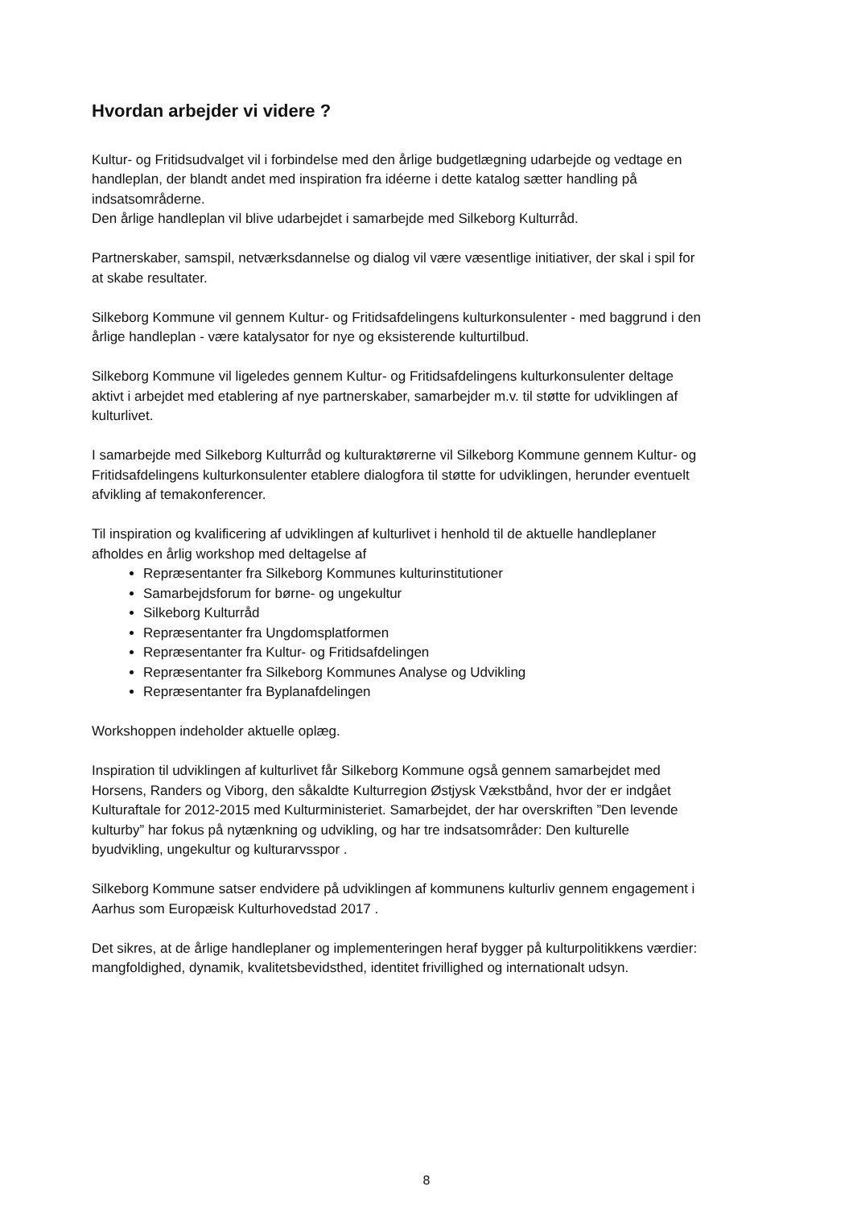Hvordan arbejder vi videre ?
Kultur- og Fritidsudvalget vil i forbindelse med den årlige budgetlægning udarbejde og vedtage en handleplan, der blandt andet med inspiration fra idéerne i dette katalog sætter handling på indsatsområderne.
Den årlige handleplan vil blive udarbejdet i samarbejde med Silkeborg Kulturråd.
Partnerskaber, samspil, netværksdannelse og dialog vil være væsentlige initiativer, der skal i spil for at skabe resultater.
Silkeborg Kommune vil gennem Kultur- og Fritidsafdelingens kulturkonsulenter - med baggrund i den årlige handleplan - være katalysator for nye og eksisterende kulturtilbud.
Silkeborg Kommune vil ligeledes gennem Kultur- og Fritidsafdelingens kulturkonsulenter deltage aktivt i arbejdet med etablering af nye partnerskaber, samarbejder m.v. til støtte for udviklingen af kulturlivet.
I samarbejde med Silkeborg Kulturråd og kulturaktørerne vil Silkeborg Kommune gennem Kultur- og Fritidsafdelingens kulturkonsulenter etablere dialogfora til støtte for udviklingen, herunder eventuelt afvikling af temakonferencer.
Til inspiration og kvalificering af udviklingen af kulturlivet i henhold til de aktuelle handleplaner afholdes en årlig workshop med deltagelse af
Repræsentanter fra Silkeborg Kommunes kulturinstitutioner
Samarbejdsforum for børne- og ungekultur
Silkeborg Kulturråd
Repræsentanter fra Ungdomsplatformen
Repræsentanter fra Kultur- og Fritidsafdelingen
Repræsentanter fra Silkeborg Kommunes Analyse og Udvikling
Repræsentanter fra Byplanafdelingen
Workshoppen indeholder aktuelle oplæg.
Inspiration til udviklingen af kulturlivet får Silkeborg Kommune også gennem samarbejdet med Horsens, Randers og Viborg, den såkaldte Kulturregion Østjysk Vækstbånd, hvor der er indgået Kulturaftale for 2012-2015 med Kulturministeriet. Samarbejdet, der har overskriften ”Den levende kulturby” har fokus på nytænkning og udvikling, og har tre indsatsområder: Den kulturelle byudvikling, ungekultur og kulturarvsspor .
Silkeborg Kommune satser endvidere på udviklingen af kommunens kulturliv gennem engagement i Aarhus som Europæisk Kulturhovedstad 2017 .
Det sikres, at de årlige handleplaner og implementeringen heraf bygger på kulturpolitikkens værdier: mangfoldighed, dynamik, kvalitetsbevidsthed, identitet frivillighed og internationalt udsyn.
8